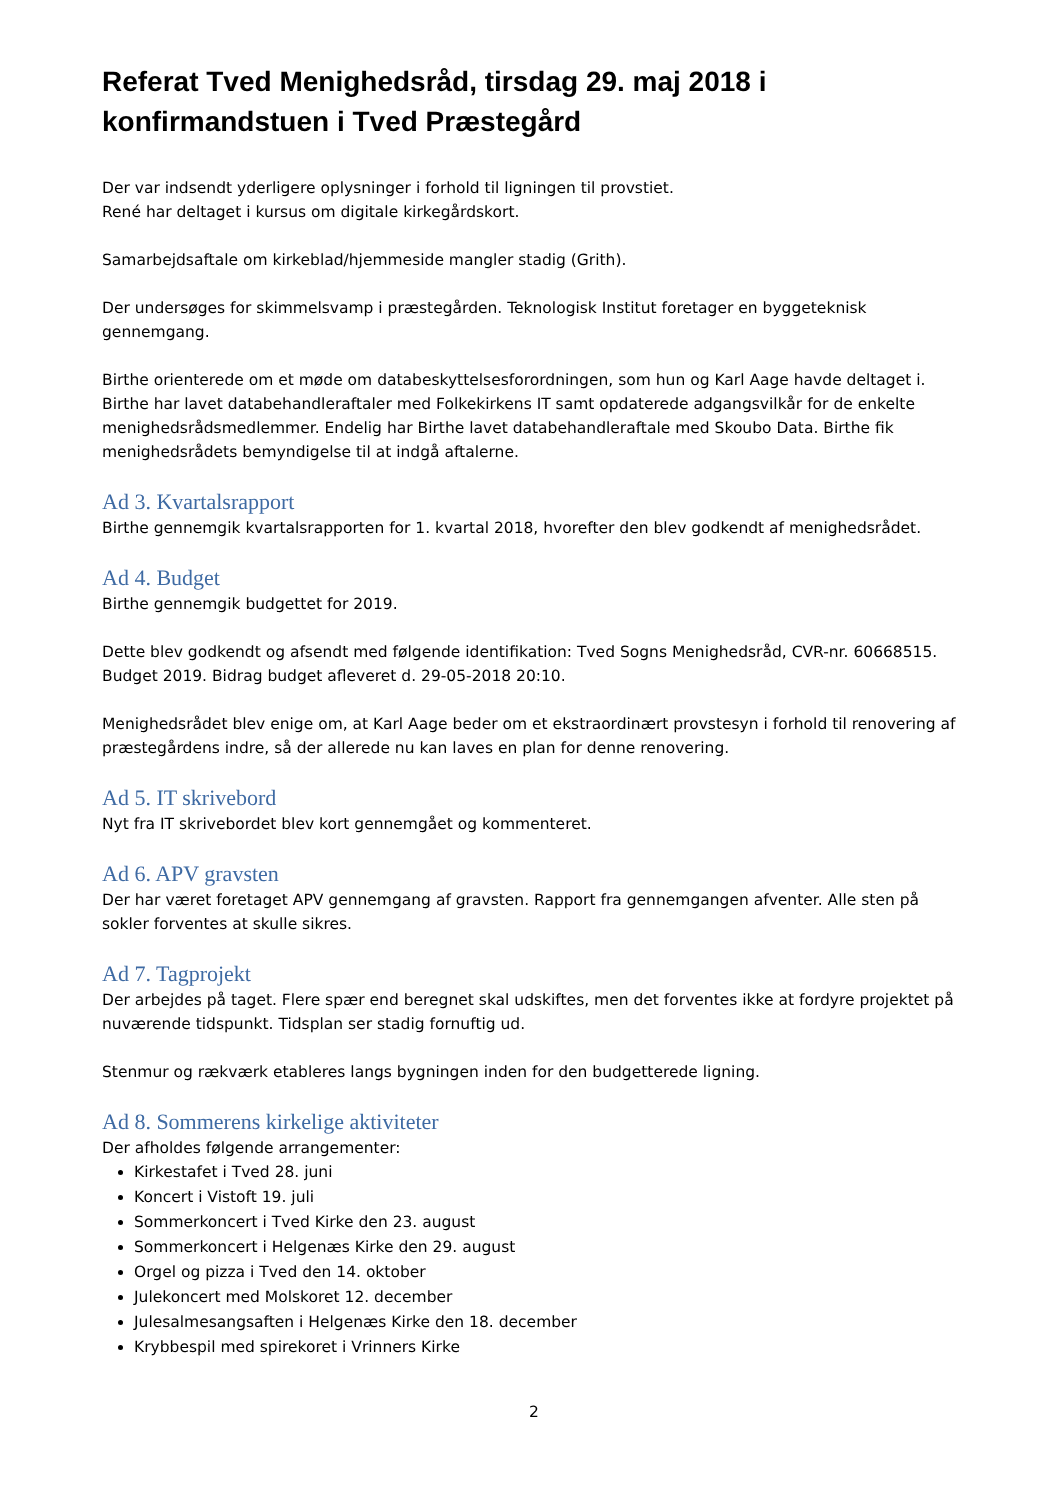Referat Tved Menighedsråd, tirsdag 29. maj 2018 i konfirmandstuen i Tved Præstegård
Der var indsendt yderligere oplysninger i forhold til ligningen til provstiet.
René har deltaget i kursus om digitale kirkegårdskort.
Samarbejdsaftale om kirkeblad/hjemmeside mangler stadig (Grith).
Der undersøges for skimmelsvamp i præstegården. Teknologisk Institut foretager en byggeteknisk gennemgang.
Birthe orienterede om et møde om databeskyttelsesforordningen, som hun og Karl Aage havde deltaget i. Birthe har lavet databehandleraftaler med Folkekirkens IT samt opdaterede adgangsvilkår for de enkelte menighedsrådsmedlemmer. Endelig har Birthe lavet databehandleraftale med Skoubo Data. Birthe fik menighedsrådets bemyndigelse til at indgå aftalerne.
Ad 3. Kvartalsrapport
Birthe gennemgik kvartalsrapporten for 1. kvartal 2018, hvorefter den blev godkendt af menighedsrådet.
Ad 4. Budget
Birthe gennemgik budgettet for 2019.
Dette blev godkendt og afsendt med følgende identifikation: Tved Sogns Menighedsråd, CVR-nr. 60668515. Budget 2019. Bidrag budget afleveret d. 29-05-2018 20:10.
Menighedsrådet blev enige om, at Karl Aage beder om et ekstraordinært provstesyn i forhold til renovering af præstegårdens indre, så der allerede nu kan laves en plan for denne renovering.
Ad 5. IT skrivebord
Nyt fra IT skrivebordet blev kort gennemgået og kommenteret.
Ad 6. APV gravsten
Der har været foretaget APV gennemgang af gravsten. Rapport fra gennemgangen afventer. Alle sten på sokler forventes at skulle sikres.
Ad 7. Tagprojekt
Der arbejdes på taget. Flere spær end beregnet skal udskiftes, men det forventes ikke at fordyre projektet på nuværende tidspunkt. Tidsplan ser stadig fornuftig ud.
Stenmur og rækværk etableres langs bygningen inden for den budgetterede ligning.
Ad 8. Sommerens kirkelige aktiviteter
Der afholdes følgende arrangementer:
Kirkestafet i Tved 28. juni
Koncert i Vistoft 19. juli
Sommerkoncert i Tved Kirke den 23. august
Sommerkoncert i Helgenæs Kirke den 29. august
Orgel og pizza i Tved den 14. oktober
Julekoncert med Molskoret 12. december
Julesalmesangsaften i Helgenæs Kirke den 18. december
Krybbespil med spirekoret i Vrinners Kirke
2